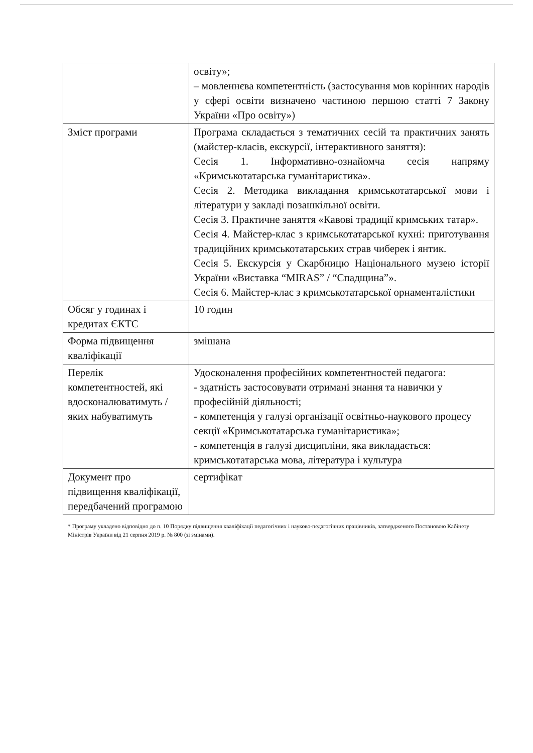| | освіту»; – мовленнєва компетентність (застосування мов корінних народів у сфері освіти визначено частиною першою статті 7 Закону України «Про освіту») |
| Зміст програми | Програма складається з тематичних сесій та практичних занять (майстер-класів, екскурсії, інтерактивного заняття): Сесія 1. Інформативно-ознайомча сесія напряму «Кримськотатарська гуманітаристика». Сесія 2. Методика викладання кримськотатарської мови і літератури у закладі позашкільної освіти. Сесія 3. Практичне заняття «Кавові традиції кримських татар». Сесія 4. Майстер-клас з кримськотатарської кухні: приготування традиційних кримськотатарських страв чиберек і янтик. Сесія 5. Екскурсія у Скарбницю Національного музею історії України «Виставка “MIRAS” / “Спадщина”». Сесія 6. Майстер-клас з кримськотатарської орнаменталістики |
| Обсяг у годинах і кредитах ЄКТС | 10 годин |
| Форма підвищення кваліфікації | змішана |
| Перелік компетентностей, які вдосконалюватимуть / яких набуватимуть | Удосконалення професійних компетентностей педагога: - здатність застосовувати отримані знання та навички у професійній діяльності; - компетенція у галузі організації освітньо-наукового процесу секції «Кримськотатарська гуманітаристика»; - компетенція в галузі дисципліни, яка викладається: кримськотатарська мова, література і культура |
| Документ про підвищення кваліфікації, передбачений програмою | сертифікат |
* Програму укладено відповідно до п. 10 Порядку підвищення кваліфікації педагогічних і науково-педагогічних працівників, затвердженого Постановою Кабінету Міністрів України від 21 серпня 2019 р. № 800 (зі змінами).